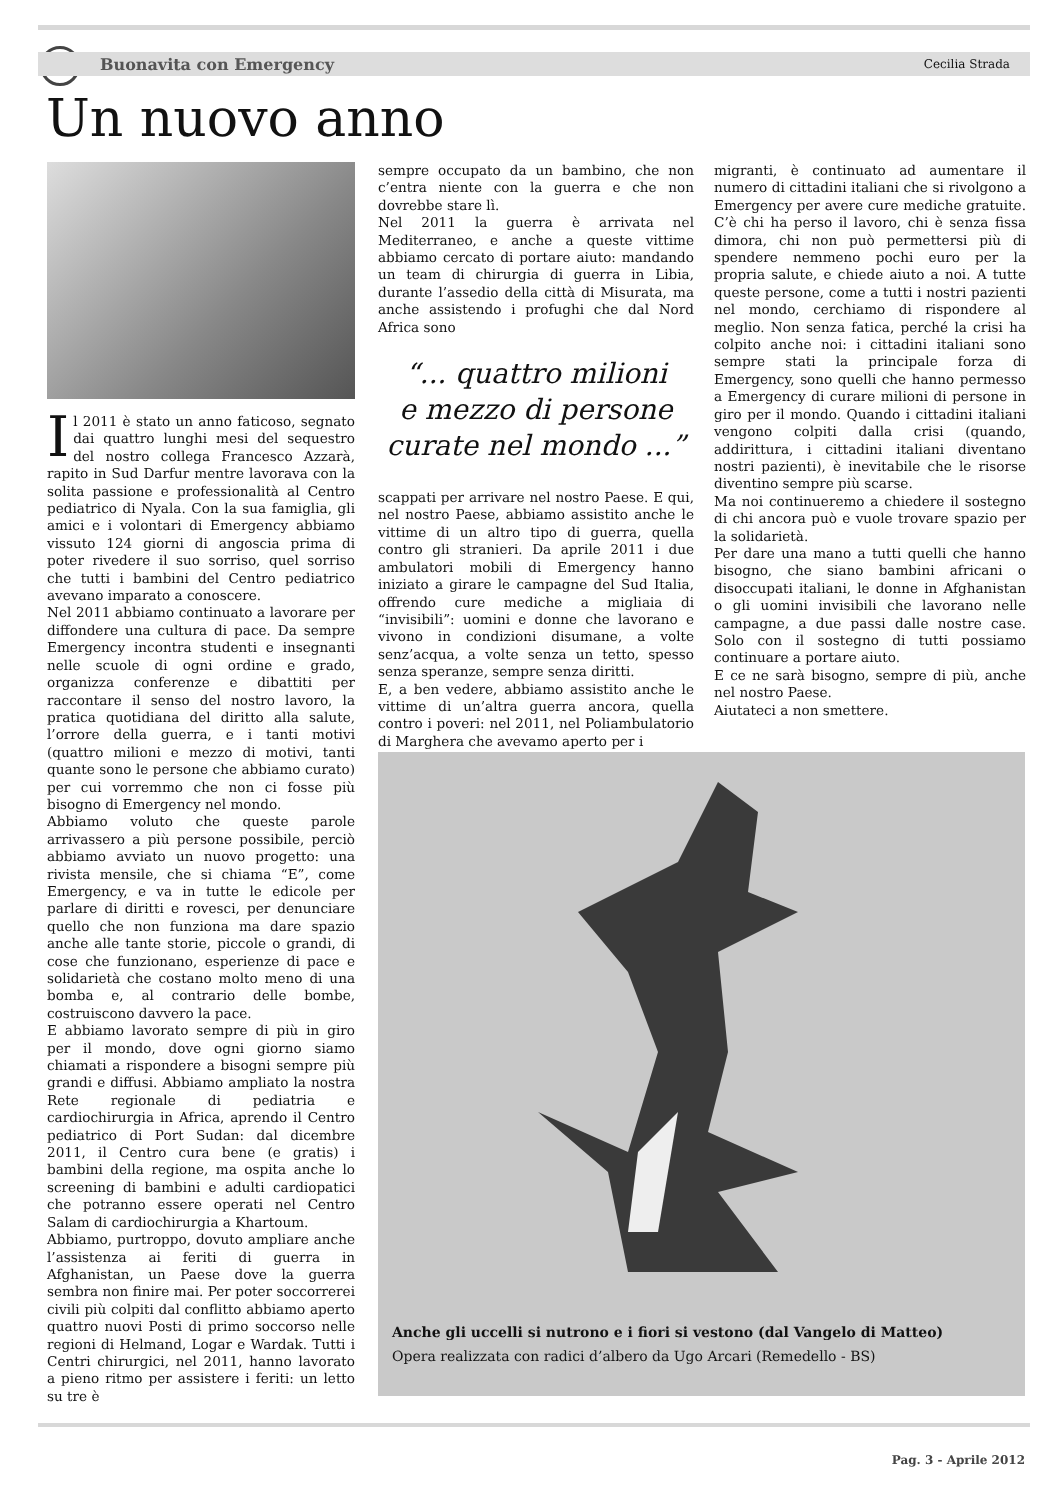Buonavita con Emergency Cecilia Strada
Un nuovo anno
Il 2011 è stato un anno faticoso, segnato dai quattro lunghi mesi del sequestro del nostro collega Francesco Azzarà, rapito in Sud Darfur mentre lavorava con la solita passione e professionalità al Centro pediatrico di Nyala. Con la sua famiglia, gli amici e i volontari di Emergency abbiamo vissuto 124 giorni di angoscia prima di poter rivedere il suo sorriso, quel sorriso che tutti i bambini del Centro pediatrico avevano imparato a conoscere.
Nel 2011 abbiamo continuato a lavorare per diffondere una cultura di pace. Da sempre Emergency incontra studenti e insegnanti nelle scuole di ogni ordine e grado, organizza conferenze e dibattiti per raccontare il senso del nostro lavoro, la pratica quotidiana del diritto alla salute, l’orrore della guerra, e i tanti motivi (quattro milioni e mezzo di motivi, tanti quante sono le persone che abbiamo curato) per cui vorremmo che non ci fosse più bisogno di Emergency nel mondo.
Abbiamo voluto che queste parole arrivassero a più persone possibile, perciò abbiamo avviato un nuovo progetto: una rivista mensile, che si chiama “E”, come Emergency, e va in tutte le edicole per parlare di diritti e rovesci, per denunciare quello che non funziona ma dare spazio anche alle tante storie, piccole o grandi, di cose che funzionano, esperienze di pace e solidarietà che costano molto meno di una bomba e, al contrario delle bombe, costruiscono davvero la pace.
E abbiamo lavorato sempre di più in giro per il mondo, dove ogni giorno siamo chiamati a rispondere a bisogni sempre più grandi e diffusi. Abbiamo ampliato la nostra Rete regionale di pediatria e cardiochirurgia in Africa, aprendo il Centro pediatrico di Port Sudan: dal dicembre 2011, il Centro cura bene (e gratis) i bambini della regione, ma ospita anche lo screening di bambini e adulti cardiopatici che potranno essere operati nel Centro Salam di cardiochirurgia a Khartoum.
Abbiamo, purtroppo, dovuto ampliare anche l’assistenza ai feriti di guerra in Afghanistan, un Paese dove la guerra sembra non finire mai. Per poter soccorrerei civili più colpiti dal conflitto abbiamo aperto quattro nuovi Posti di primo soccorso nelle regioni di Helmand, Logar e Wardak. Tutti i Centri chirurgici, nel 2011, hanno lavorato a pieno ritmo per assistere i feriti: un letto su tre è
sempre occupato da un bambino, che non c’entra niente con la guerra e che non dovrebbe stare lì.
Nel 2011 la guerra è arrivata nel Mediterraneo, e anche a queste vittime abbiamo cercato di portare aiuto: mandando un team di chirurgia di guerra in Libia, durante l’assedio della città di Misurata, ma anche assistendo i profughi che dal Nord Africa sono
“... quattro milioni
e mezzo di persone
curate nel mondo ...”
scappati per arrivare nel nostro Paese. E qui, nel nostro Paese, abbiamo assistito anche le vittime di un altro tipo di guerra, quella contro gli stranieri. Da aprile 2011 i due ambulatori mobili di Emergency hanno iniziato a girare le campagne del Sud Italia, offrendo cure mediche a migliaia di “invisibili”: uomini e donne che lavorano e vivono in condizioni disumane, a volte senz’acqua, a volte senza un tetto, spesso senza speranze, sempre senza diritti.
E, a ben vedere, abbiamo assistito anche le vittime di un’altra guerra ancora, quella contro i poveri: nel 2011, nel Poliambulatorio di Marghera che avevamo aperto per i
migranti, è continuato ad aumentare il numero di cittadini italiani che si rivolgono a Emergency per avere cure mediche gratuite. C’è chi ha perso il lavoro, chi è senza fissa dimora, chi non può permettersi più di spendere nemmeno pochi euro per la propria salute, e chiede aiuto a noi. A tutte queste persone, come a tutti i nostri pazienti nel mondo, cerchiamo di rispondere al meglio. Non senza fatica, perché la crisi ha colpito anche noi: i cittadini italiani sono sempre stati la principale forza di Emergency, sono quelli che hanno permesso a Emergency di curare milioni di persone in giro per il mondo. Quando i cittadini italiani vengono colpiti dalla crisi (quando, addirittura, i cittadini italiani diventano nostri pazienti), è inevitabile che le risorse diventino sempre più scarse.
Ma noi continueremo a chiedere il sostegno di chi ancora può e vuole trovare spazio per la solidarietà.
Per dare una mano a tutti quelli che hanno bisogno, che siano bambini africani o disoccupati italiani, le donne in Afghanistan o gli uomini invisibili che lavorano nelle campagne, a due passi dalle nostre case. Solo con il sostegno di tutti possiamo continuare a portare aiuto.
E ce ne sarà bisogno, sempre di più, anche nel nostro Paese.
Aiutateci a non smettere.
Anche gli uccelli si nutrono e i fiori si vestono (dal Vangelo di Matteo)
Opera realizzata con radici d’albero da Ugo Arcari (Remedello - BS)
Pag. 3 - Aprile 2012